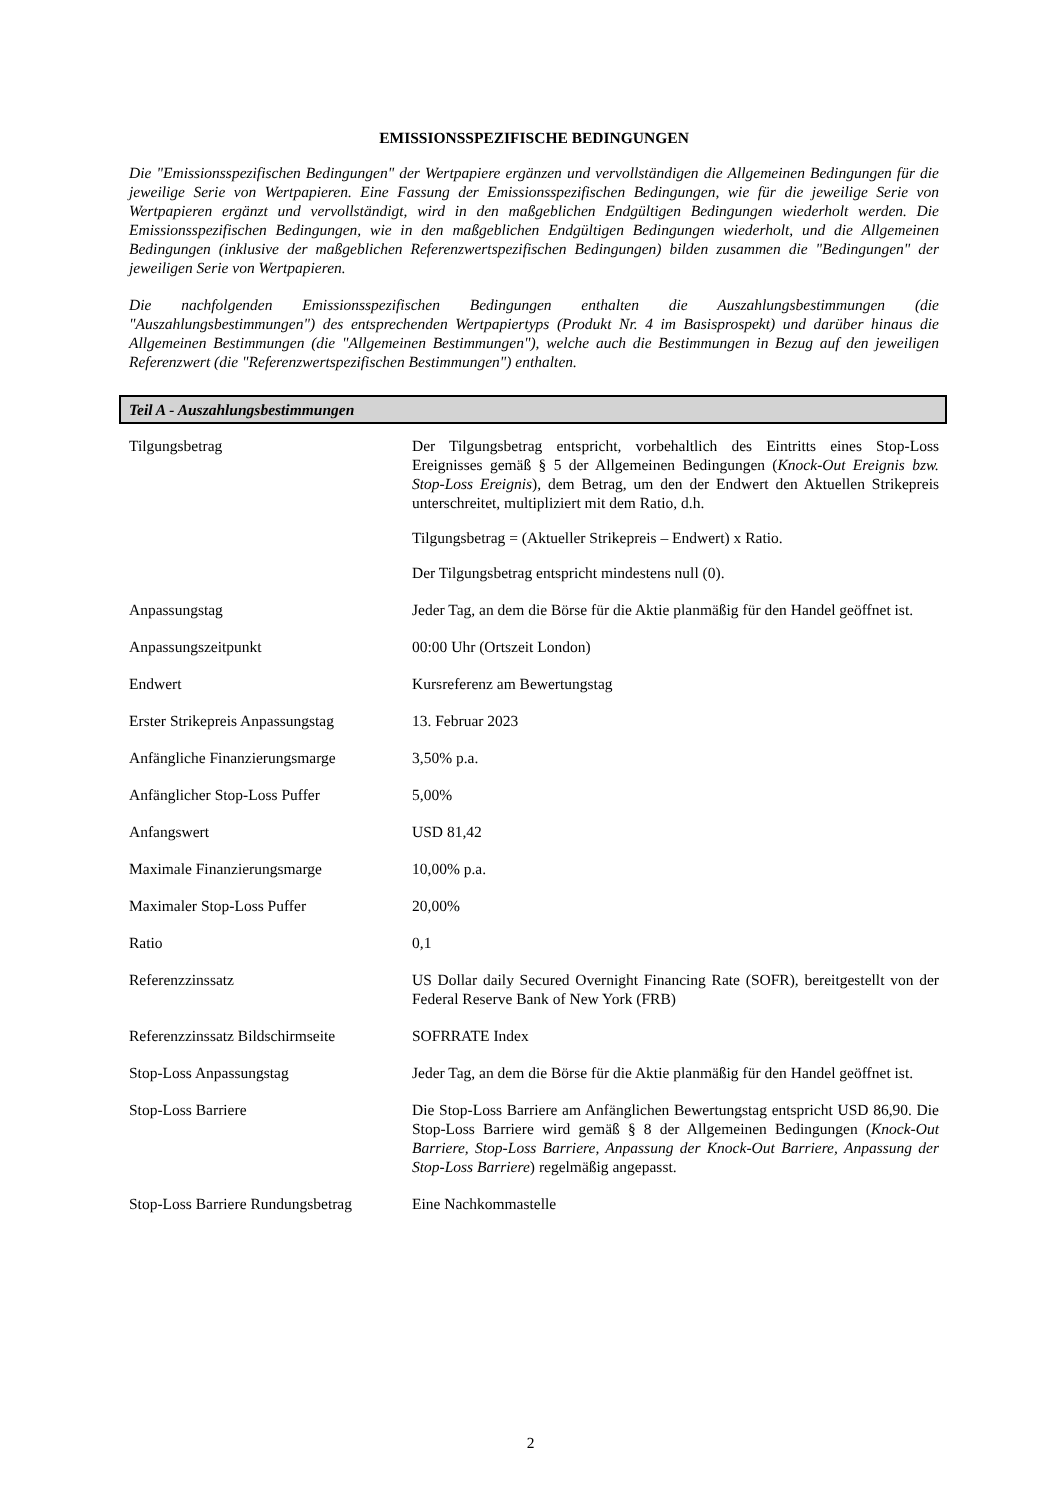EMISSIONSSPEZIFISCHE BEDINGUNGEN
Die "Emissionsspezifischen Bedingungen" der Wertpapiere ergänzen und vervollständigen die Allgemeinen Bedingungen für die jeweilige Serie von Wertpapieren. Eine Fassung der Emissionsspezifischen Bedingungen, wie für die jeweilige Serie von Wertpapieren ergänzt und vervollständigt, wird in den maßgeblichen Endgültigen Bedingungen wiederholt werden. Die Emissionsspezifischen Bedingungen, wie in den maßgeblichen Endgültigen Bedingungen wiederholt, und die Allgemeinen Bedingungen (inklusive der maßgeblichen Referenzwertspezifischen Bedingungen) bilden zusammen die "Bedingungen" der jeweiligen Serie von Wertpapieren.
Die nachfolgenden Emissionsspezifischen Bedingungen enthalten die Auszahlungsbestimmungen (die "Auszahlungsbestimmungen") des entsprechenden Wertpapiertyps (Produkt Nr. 4 im Basisprospekt) und darüber hinaus die Allgemeinen Bestimmungen (die "Allgemeinen Bestimmungen"), welche auch die Bestimmungen in Bezug auf den jeweiligen Referenzwert (die "Referenzwertspezifischen Bestimmungen") enthalten.
Teil A - Auszahlungsbestimmungen
| Tilgungsbetrag | Der Tilgungsbetrag entspricht, vorbehaltlich des Eintritts eines Stop-Loss Ereignisses gemäß § 5 der Allgemeinen Bedingungen ( Knock-Out Ereignis bzw. Stop-Loss Ereignis ), dem Betrag, um den der Endwert den Aktuellen Strikepreis unterschreitet, multipliziert mit dem Ratio, d.h. Tilgungsbetrag = (Aktueller Strikepreis – Endwert) x Ratio. Der Tilgungsbetrag entspricht mindestens null (0). |
| Anpassungstag | Jeder Tag, an dem die Börse für die Aktie planmäßig für den Handel geöffnet ist. |
| Anpassungszeitpunkt | 00:00 Uhr (Ortszeit London) |
| Endwert | Kursreferenz am Bewertungstag |
| Erster Strikepreis Anpassungstag | 13. Februar 2023 |
| Anfängliche Finanzierungsmarge | 3,50% p.a. |
| Anfänglicher Stop-Loss Puffer | 5,00% |
| Anfangswert | USD 81,42 |
| Maximale Finanzierungsmarge | 10,00% p.a. |
| Maximaler Stop-Loss Puffer | 20,00% |
| Ratio | 0,1 |
| Referenzzinssatz | US Dollar daily Secured Overnight Financing Rate (SOFR), bereitgestellt von der Federal Reserve Bank of New York (FRB) |
| Referenzzinssatz Bildschirmseite | SOFRRATE Index |
| Stop-Loss Anpassungstag | Jeder Tag, an dem die Börse für die Aktie planmäßig für den Handel geöffnet ist. |
| Stop-Loss Barriere | Die Stop-Loss Barriere am Anfänglichen Bewertungstag entspricht USD 86,90. Die Stop-Loss Barriere wird gemäß § 8 der Allgemeinen Bedingungen ( Knock-Out Barriere, Stop-Loss Barriere, Anpassung der Knock-Out Barriere, Anpassung der Stop-Loss Barriere ) regelmäßig angepasst. |
| Stop-Loss Barriere Rundungsbetrag | Eine Nachkommastelle |
2